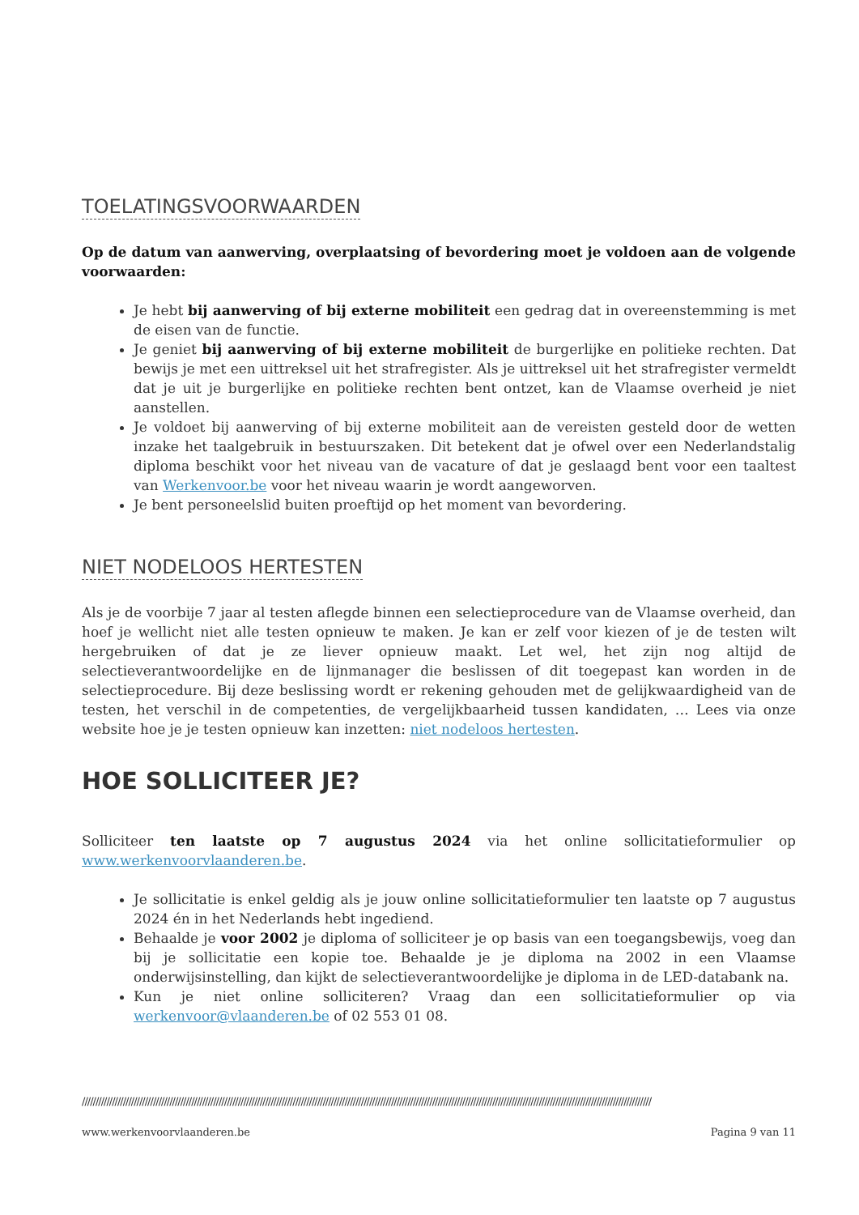TOELATINGSVOORWAARDEN
Op de datum van aanwerving, overplaatsing of bevordering moet je voldoen aan de volgende voorwaarden:
Je hebt bij aanwerving of bij externe mobiliteit een gedrag dat in overeenstemming is met de eisen van de functie.
Je geniet bij aanwerving of bij externe mobiliteit de burgerlijke en politieke rechten. Dat bewijs je met een uittreksel uit het strafregister. Als je uittreksel uit het strafregister vermeldt dat je uit je burgerlijke en politieke rechten bent ontzet, kan de Vlaamse overheid je niet aanstellen.
Je voldoet bij aanwerving of bij externe mobiliteit aan de vereisten gesteld door de wetten inzake het taalgebruik in bestuurszaken. Dit betekent dat je ofwel over een Nederlandstalig diploma beschikt voor het niveau van de vacature of dat je geslaagd bent voor een taaltest van Werkenvoor.be voor het niveau waarin je wordt aangeworven.
Je bent personeelslid buiten proeftijd op het moment van bevordering.
NIET NODELOOS HERTESTEN
Als je de voorbije 7 jaar al testen aflegde binnen een selectieprocedure van de Vlaamse overheid, dan hoef je wellicht niet alle testen opnieuw te maken. Je kan er zelf voor kiezen of je de testen wilt hergebruiken of dat je ze liever opnieuw maakt. Let wel, het zijn nog altijd de selectieverantwoordelijke en de lijnmanager die beslissen of dit toegepast kan worden in de selectieprocedure. Bij deze beslissing wordt er rekening gehouden met de gelijkwaardigheid van de testen, het verschil in de competenties, de vergelijkbaarheid tussen kandidaten, … Lees via onze website hoe je je testen opnieuw kan inzetten: niet nodeloos hertesten.
HOE SOLLICITEER JE?
Solliciteer ten laatste op 7 augustus 2024 via het online sollicitatieformulier op www.werkenvoorvlaanderen.be.
Je sollicitatie is enkel geldig als je jouw online sollicitatieformulier ten laatste op 7 augustus 2024 én in het Nederlands hebt ingediend.
Behaalde je voor 2002 je diploma of solliciteer je op basis van een toegangsbewijs, voeg dan bij je sollicitatie een kopie toe. Behaalde je je diploma na 2002 in een Vlaamse onderwijsinstelling, dan kijkt de selectieverantwoordelijke je diploma in de LED-databank na.
Kun je niet online solliciteren? Vraag dan een sollicitatieformulier op via werkenvoor@vlaanderen.be of 02 553 01 08.
////////////////////////////////////////////////////////////////////////////////////////////////////////////////////////////////////////////////////////////////////////////////////////////////////////////////
www.werkenvoorvlaanderen.be Pagina 9 van 11